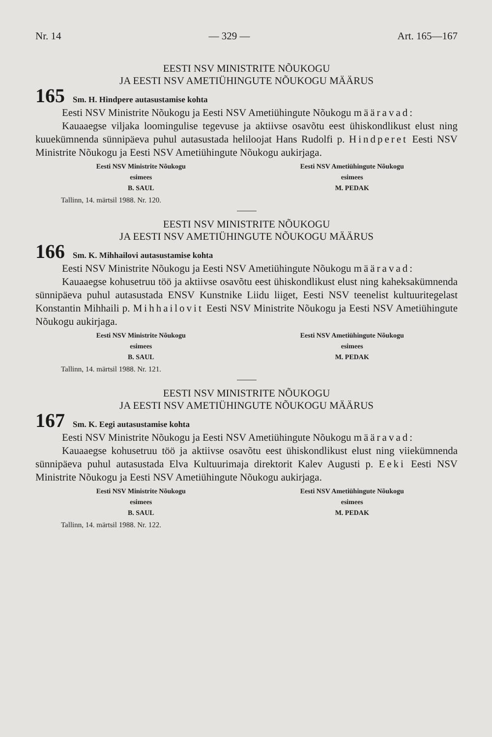Nr. 14 — 329 — Art. 165—167
EESTI NSV MINISTRITE NÕUKOGU
JA EESTI NSV AMETIÜHINGUTE NÕUKOGU MÄÄRUS
165 Sm. H. Hindpere autasustamise kohta
Eesti NSV Ministrite Nõukogu ja Eesti NSV Ametiühingute Nõukogu määravad:
Kauaaegse viljaka loomingulise tegevuse ja aktiivse osavõtu eest ühiskondlikust elust ning kuuekümnenda sünnipäeva puhul autasustada heliloojat Hans Rudolfi p. Hindperet Eesti NSV Ministrite Nõukogu ja Eesti NSV Ametiühingute Nõukogu aukirjaga.
Eesti NSV Ministrite Nõukogu
esimees
B. SAUL
Eesti NSV Ametiühingute Nõukogu
esimees
M. PEDAK
Tallinn, 14. märtsil 1988. Nr. 120.
EESTI NSV MINISTRITE NÕUKOGU
JA EESTI NSV AMETIÜHINGUTE NÕUKOGU MÄÄRUS
166 Sm. K. Mihhailovi autasustamise kohta
Eesti NSV Ministrite Nõukogu ja Eesti NSV Ametiühingute Nõukogu määravad:
Kauaaegse kohusetruu töö ja aktiivse osavõtu eest ühiskondlikust elust ning kaheksakümnenda sünnipäeva puhul autasustada ENSV Kunstnike Liidu liiget, Eesti NSV teenelist kultuuritegelast Konstantin Mihhaili p. Mihhailovit Eesti NSV Ministrite Nõukogu ja Eesti NSV Ametiühingute Nõukogu aukirjaga.
Eesti NSV Ministrite Nõukogu
esimees
B. SAUL
Eesti NSV Ametiühingute Nõukogu
esimees
M. PEDAK
Tallinn, 14. märtsil 1988. Nr. 121.
EESTI NSV MINISTRITE NÕUKOGU
JA EESTI NSV AMETIÜHINGUTE NÕUKOGU MÄÄRUS
167 Sm. K. Eegi autasustamise kohta
Eesti NSV Ministrite Nõukogu ja Eesti NSV Ametiühingute Nõukogu määravad:
Kauaaegse kohusetruu töö ja aktiivse osavõtu eest ühiskondlikust elust ning viiekümnenda sünnipäeva puhul autasustada Elva Kultuurimaja direktorit Kalev Augusti p. Eeki Eesti NSV Ministrite Nõukogu ja Eesti NSV Ametiühingute Nõukogu aukirjaga.
Eesti NSV Ministrite Nõukogu
esimees
B. SAUL
Eesti NSV Ametiühingute Nõukogu
esimees
M. PEDAK
Tallinn, 14. märtsil 1988. Nr. 122.